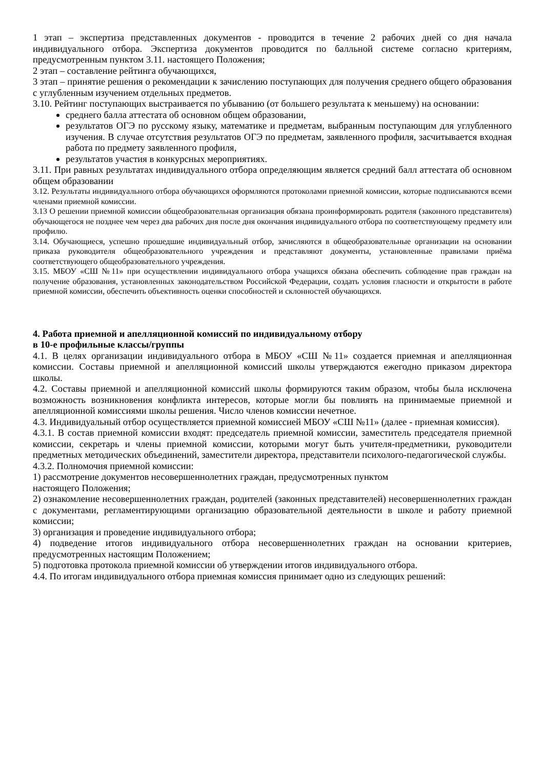1 этап – экспертиза представленных документов - проводится в течение 2 рабочих дней со дня начала индивидуального отбора. Экспертиза документов проводится по балльной системе согласно критериям, предусмотренным пунктом 3.11. настоящего Положения;
2 этап – составление рейтинга обучающихся,
3 этап – принятие решения о рекомендации к зачислению поступающих для получения среднего общего образования с углубленным изучением отдельных предметов.
3.10. Рейтинг поступающих выстраивается по убыванию (от большего результата к меньшему) на основании:
среднего балла аттестата об основном общем образовании,
результатов ОГЭ по русскому языку, математике и предметам, выбранным поступающим для углубленного изучения. В случае отсутствия результатов ОГЭ по предметам, заявленного профиля, засчитывается входная работа по предмету заявленного профиля,
результатов участия в конкурсных мероприятиях.
3.11. При равных результатах индивидуального отбора определяющим является средний балл аттестата об основном общем образовании
3.12. Результаты индивидуального отбора обучающихся оформляются протоколами приемной комиссии, которые подписываются всеми членами приемной комиссии.
3.13 О решении приемной комиссии общеобразовательная организация обязана проинформировать родителя (законного представителя) обучающегося не позднее чем через два рабочих дня после дня окончания индивидуального отбора по соответствующему предмету или профилю.
3.14. Обучающиеся, успешно прошедшие индивидуальный отбор, зачисляются в общеобразовательные организации на основании приказа руководителя общеобразовательного учреждения и представляют документы, установленные правилами приёма соответствующего общеобразовательного учреждения.
3.15. МБОУ «СШ №11» при осуществлении индивидуального отбора учащихся обязана обеспечить соблюдение прав граждан на получение образования, установленных законодательством Российской Федерации, создать условия гласности и открытости в работе приемной комиссии, обеспечить объективность оценки способностей и склонностей обучающихся.
4. Работа приемной и апелляционной комиссий по индивидуальному отбору
в 10-е профильные классы/группы
4.1. В целях организации индивидуального отбора в МБОУ «СШ №11» создается приемная и апелляционная комиссии. Составы приемной и апелляционной комиссий школы утверждаются ежегодно приказом директора школы.
4.2. Составы приемной и апелляционной комиссий школы формируются таким образом, чтобы была исключена возможность возникновения конфликта интересов, которые могли бы повлиять на принимаемые приемной и апелляционной комиссиями школы решения. Число членов комиссии нечетное.
4.3. Индивидуальный отбор осуществляется приемной комиссией МБОУ «СШ №11» (далее - приемная комиссия).
4.3.1. В состав приемной комиссии входят: председатель приемной комиссии, заместитель председателя приемной комиссии, секретарь и члены приемной комиссии, которыми могут быть учителя-предметники, руководители предметных методических объединений, заместители директора, представители психолого-педагогической службы.
4.3.2. Полномочия приемной комиссии:
1) рассмотрение документов несовершеннолетних граждан, предусмотренных пунктом
настоящего Положения;
2) ознакомление несовершеннолетних граждан, родителей (законных представителей) несовершеннолетних граждан с документами, регламентирующими организацию образовательной деятельности в школе и работу приемной комиссии;
3) организация и проведение индивидуального отбора;
4) подведение итогов индивидуального отбора несовершеннолетних граждан на основании критериев, предусмотренных настоящим Положением;
5) подготовка протокола приемной комиссии об утверждении итогов индивидуального отбора.
4.4. По итогам индивидуального отбора приемная комиссия принимает одно из следующих решений: